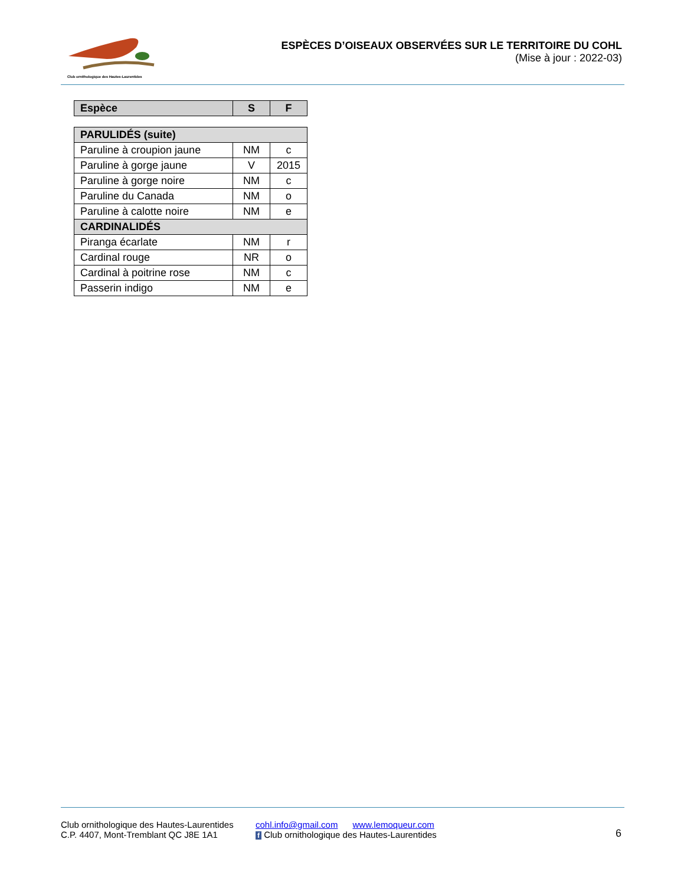Club ornithologique des Hautes-Laurentides
ESPÈCES D’OISEAUX OBSERVÉES SUR LE TERRITOIRE DU COHL
(Mise à jour : 2022-03)
| Espèce | S | F |
| --- | --- | --- |
| PARULIDÉS (suite) | | |
| Paruline à croupion jaune | NM | c |
| Paruline à gorge jaune | V | 2015 |
| Paruline à gorge noire | NM | c |
| Paruline du Canada | NM | o |
| Paruline à calotte noire | NM | e |
| CARDINALIDÉS | | |
| Piranga écarlate | NM | r |
| Cardinal rouge | NR | o |
| Cardinal à poitrine rose | NM | c |
| Passerin indigo | NM | e |
Club ornithologique des Hautes-Laurentides
C.P. 4407, Mont-Tremblant QC J8E 1A1
cohl.info@gmail.com www.lemoqueur.com
f Club ornithologique des Hautes-Laurentides
6